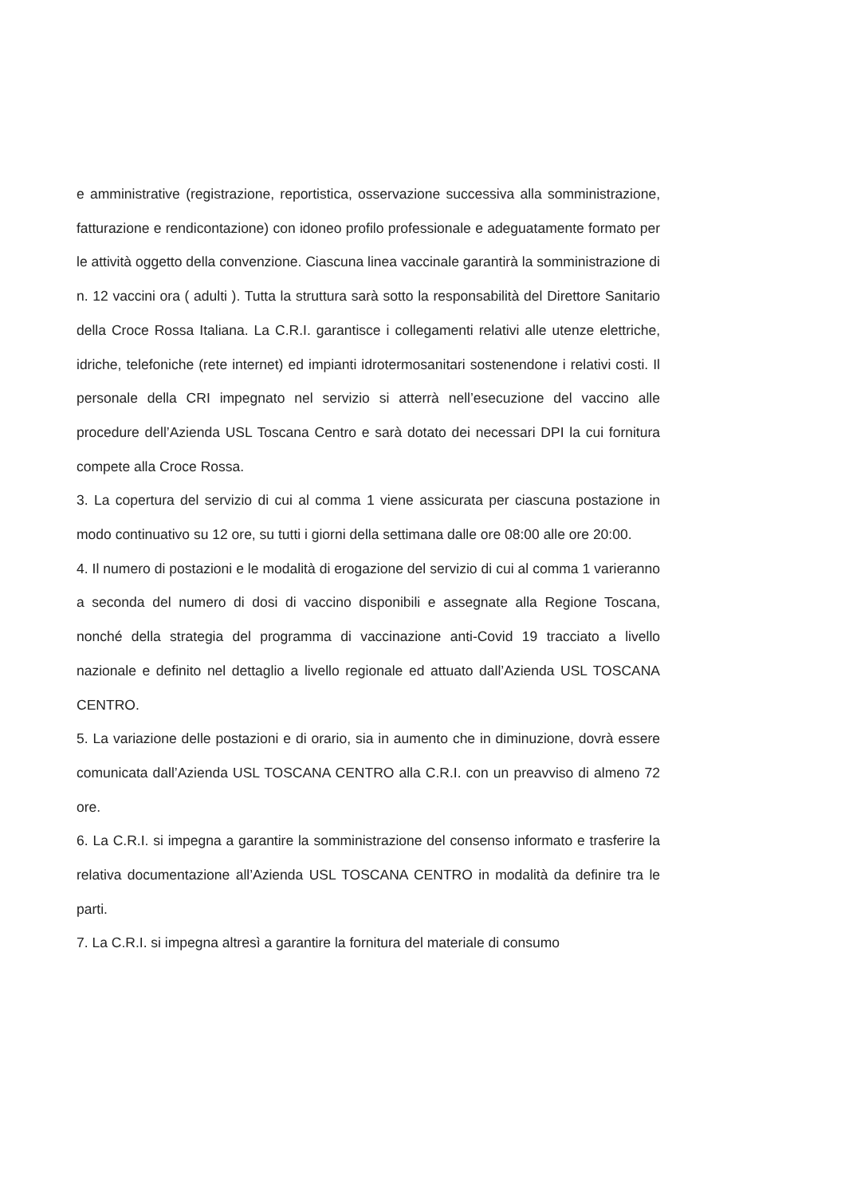e amministrative (registrazione, reportistica, osservazione successiva alla somministrazione, fatturazione e rendicontazione) con idoneo profilo professionale e adeguatamente formato per le attività oggetto della convenzione. Ciascuna linea vaccinale garantirà la somministrazione di n. 12 vaccini ora ( adulti ). Tutta la struttura sarà sotto la responsabilità del Direttore Sanitario della Croce Rossa Italiana. La C.R.I. garantisce i collegamenti relativi alle utenze elettriche, idriche, telefoniche (rete internet) ed impianti idrotermosanitari sostenendone i relativi costi. Il personale della CRI impegnato nel servizio si atterrà nell’esecuzione del vaccino alle procedure dell’Azienda USL Toscana Centro e sarà dotato dei necessari DPI la cui fornitura compete alla Croce Rossa.
3. La copertura del servizio di cui al comma 1 viene assicurata per ciascuna postazione in modo continuativo su 12 ore, su tutti i giorni della settimana dalle ore 08:00 alle ore 20:00.
4. Il numero di postazioni e le modalità di erogazione del servizio di cui al comma 1 varieranno a seconda del numero di dosi di vaccino disponibili e assegnate alla Regione Toscana, nonché della strategia del programma di vaccinazione anti-Covid 19 tracciato a livello nazionale e definito nel dettaglio a livello regionale ed attuato dall’Azienda USL TOSCANA CENTRO.
5. La variazione delle postazioni e di orario, sia in aumento che in diminuzione, dovrà essere comunicata dall’Azienda USL TOSCANA CENTRO alla C.R.I. con un preavviso di almeno 72 ore.
6. La C.R.I. si impegna a garantire la somministrazione del consenso informato e trasferire la relativa documentazione all’Azienda USL TOSCANA CENTRO in modalità da definire tra le parti.
7. La C.R.I. si impegna altresì a garantire la fornitura del materiale di consumo